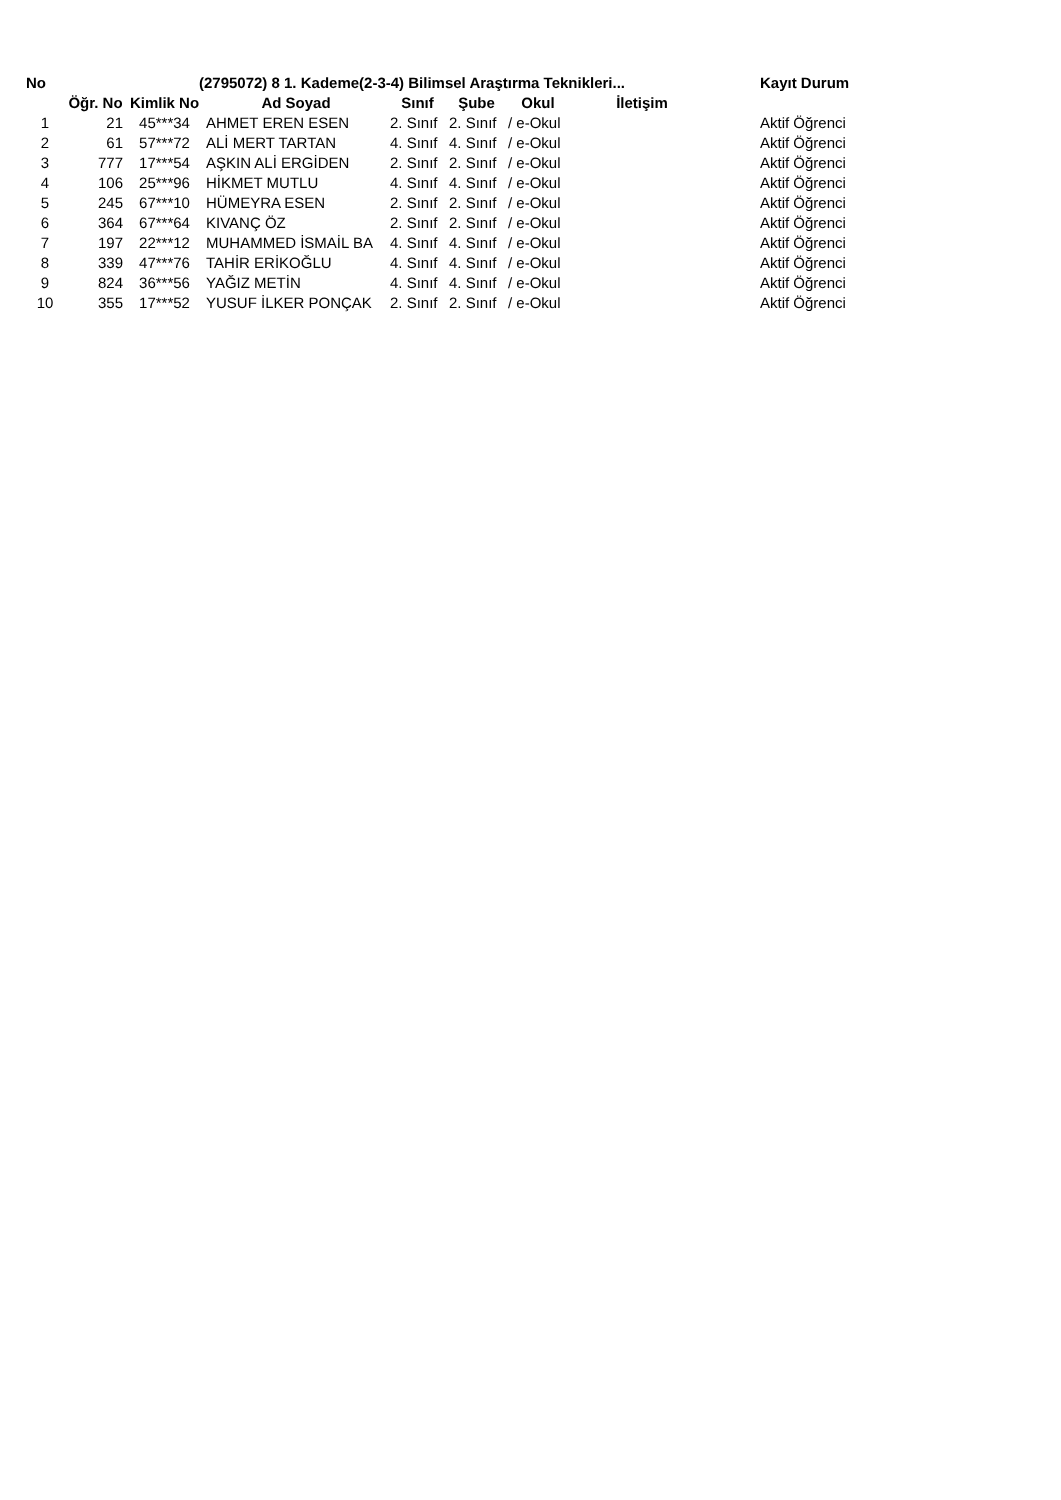| No | (2795072) 8 1. Kademe(2-3-4) Bilimsel Araştırma Teknikleri... | | | | | | | | Kayıt Durum |
| --- | --- | --- | --- | --- | --- | --- | --- | --- | --- |
| | Öğr. No | Kimlik No | Ad Soyad | Sınıf | Şube | Okul | İletişim | | |
| 1 | 21 | 45***34 | AHMET EREN ESEN | 2. Sınıf | 2. Sınıf | / e-Okul | | | Aktif Öğrenci |
| 2 | 61 | 57***72 | ALİ MERT TARTAN | 4. Sınıf | 4. Sınıf | / e-Okul | | | Aktif Öğrenci |
| 3 | 777 | 17***54 | AŞKIN ALİ ERGİDEN | 2. Sınıf | 2. Sınıf | / e-Okul | | | Aktif Öğrenci |
| 4 | 106 | 25***96 | HİKMET MUTLU | 4. Sınıf | 4. Sınıf | / e-Okul | | | Aktif Öğrenci |
| 5 | 245 | 67***10 | HÜMEYRA ESEN | 2. Sınıf | 2. Sınıf | / e-Okul | | | Aktif Öğrenci |
| 6 | 364 | 67***64 | KIVANÇ ÖZ | 2. Sınıf | 2. Sınıf | / e-Okul | | | Aktif Öğrenci |
| 7 | 197 | 22***12 | MUHAMMED İSMAİL BA | 4. Sınıf | 4. Sınıf | / e-Okul | | | Aktif Öğrenci |
| 8 | 339 | 47***76 | TAHİR ERİKOĞLU | 4. Sınıf | 4. Sınıf | / e-Okul | | | Aktif Öğrenci |
| 9 | 824 | 36***56 | YAĞIZ METİN | 4. Sınıf | 4. Sınıf | / e-Okul | | | Aktif Öğrenci |
| 10 | 355 | 17***52 | YUSUF İLKER PONÇAK | 2. Sınıf | 2. Sınıf | / e-Okul | | | Aktif Öğrenci |